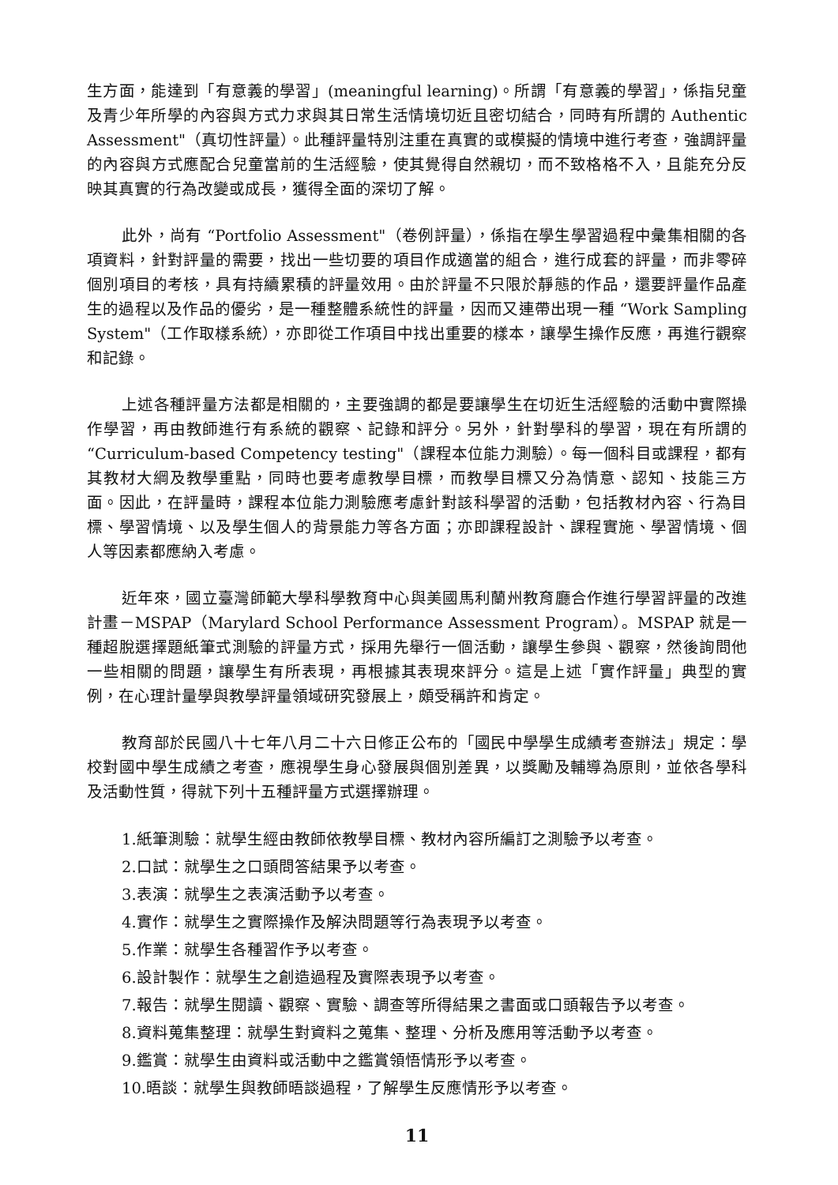生方面，能達到「有意義的學習」(meaningful learning)。所謂「有意義的學習」，係指兒童及青少年所學的內容與方式力求與其日常生活情境切近且密切結合，同時有所謂的 Authentic Assessment"（真切性評量）。此種評量特別注重在真實的或模擬的情境中進行考查，強調評量的內容與方式應配合兒童當前的生活經驗，使其覺得自然親切，而不致格格不入，且能充分反映其真實的行為改變或成長，獲得全面的深切了解。
此外，尚有 “Portfolio Assessment"（卷例評量），係指在學生學習過程中彙集相關的各項資料，針對評量的需要，找出一些切要的項目作成適當的組合，進行成套的評量，而非零碎個別項目的考核，具有持續累積的評量效用。由於評量不只限於靜態的作品，還要評量作品產生的過程以及作品的優劣，是一種整體系統性的評量，因而又連帶出現一種 “Work Sampling System"（工作取樣系統），亦即從工作項目中找出重要的樣本，讓學生操作反應，再進行觀察和記錄。
上述各種評量方法都是相關的，主要強調的都是要讓學生在切近生活經驗的活動中實際操作學習，再由教師進行有系統的觀察、記錄和評分。另外，針對學科的學習，現在有所謂的 “Curriculum-based Competency testing"（課程本位能力測驗）。每一個科目或課程，都有其教材大綱及教學重點，同時也要考慮教學目標，而教學目標又分為情意、認知、技能三方面。因此，在評量時，課程本位能力測驗應考慮針對該科學習的活動，包括教材內容、行為目標、學習情境、以及學生個人的背景能力等各方面；亦即課程設計、課程實施、學習情境、個人等因素都應納入考慮。
近年來，國立臺灣師範大學科學教育中心與美國馬利蘭州教育廳合作進行學習評量的改進計畫－MSPAP（Marylard School Performance Assessment Program）。MSPAP 就是一種超脫選擇題紙筆式測驗的評量方式，採用先舉行一個活動，讓學生參與、觀察，然後詢問他一些相關的問題，讓學生有所表現，再根據其表現來評分。這是上述「實作評量」典型的實例，在心理計量學與教學評量領域研究發展上，頗受稱許和肯定。
教育部於民國八十七年八月二十六日修正公布的「國民中學學生成績考查辦法」規定：學校對國中學生成績之考查，應視學生身心發展與個別差異，以獎勵及輔導為原則，並依各學科及活動性質，得就下列十五種評量方式選擇辦理。
1.紙筆測驗：就學生經由教師依教學目標、教材內容所編訂之測驗予以考查。
2.口試：就學生之口頭問答結果予以考查。
3.表演：就學生之表演活動予以考查。
4.實作：就學生之實際操作及解決問題等行為表現予以考查。
5.作業：就學生各種習作予以考查。
6.設計製作：就學生之創造過程及實際表現予以考查。
7.報告：就學生閱讀、觀察、實驗、調查等所得結果之書面或口頭報告予以考查。
8.資料蒐集整理：就學生對資料之蒐集、整理、分析及應用等活動予以考查。
9.鑑賞：就學生由資料或活動中之鑑賞領悟情形予以考查。
10.晤談：就學生與教師晤談過程，了解學生反應情形予以考查。
11